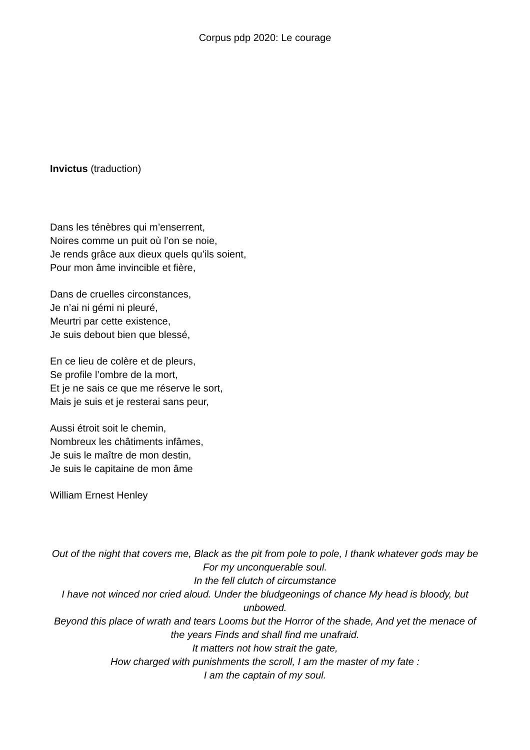Corpus pdp 2020: Le courage
Invictus (traduction)
Dans les ténèbres qui m’enserrent,
Noires comme un puit où l’on se noie,
Je rends grâce aux dieux quels qu’ils soient,
Pour mon âme invincible et fière,
Dans de cruelles circonstances,
Je n’ai ni gémi ni pleuré,
Meurtri par cette existence,
Je suis debout bien que blessé,
En ce lieu de colère et de pleurs,
Se profile l’ombre de la mort,
Et je ne sais ce que me réserve le sort,
Mais je suis et je resterai sans peur,
Aussi étroit soit le chemin,
Nombreux les châtiments infâmes,
Je suis le maître de mon destin,
Je suis le capitaine de mon âme
William Ernest Henley
Out of the night that covers me, Black as the pit from pole to pole, I thank whatever gods may be For my unconquerable soul.
In the fell clutch of circumstance
I have not winced nor cried aloud. Under the bludgeonings of chance My head is bloody, but unbowed.
Beyond this place of wrath and tears Looms but the Horror of the shade, And yet the menace of the years Finds and shall find me unafraid.
It matters not how strait the gate,
How charged with punishments the scroll, I am the master of my fate :
I am the captain of my soul.